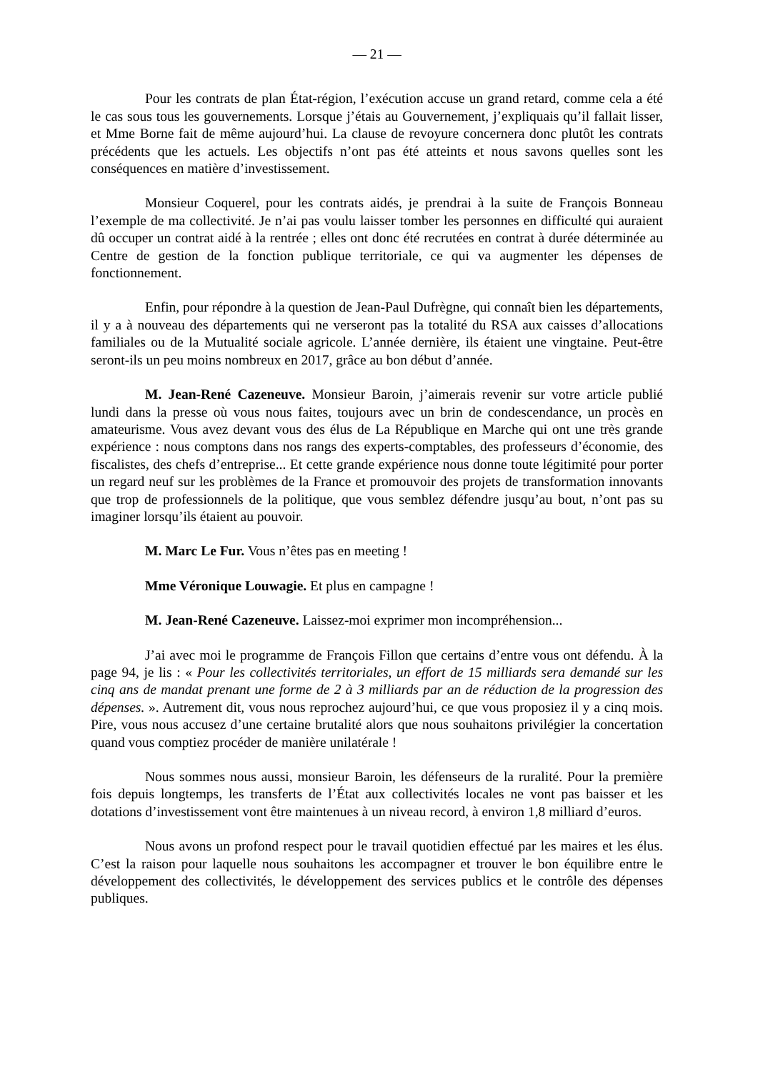— 21 —
Pour les contrats de plan État-région, l’exécution accuse un grand retard, comme cela a été le cas sous tous les gouvernements. Lorsque j’étais au Gouvernement, j’expliquais qu’il fallait lisser, et Mme Borne fait de même aujourd’hui. La clause de revoyure concernera donc plutôt les contrats précédents que les actuels. Les objectifs n’ont pas été atteints et nous savons quelles sont les conséquences en matière d’investissement.
Monsieur Coquerel, pour les contrats aidés, je prendrai à la suite de François Bonneau l’exemple de ma collectivité. Je n’ai pas voulu laisser tomber les personnes en difficulté qui auraient dû occuper un contrat aidé à la rentrée ; elles ont donc été recrutées en contrat à durée déterminée au Centre de gestion de la fonction publique territoriale, ce qui va augmenter les dépenses de fonctionnement.
Enfin, pour répondre à la question de Jean-Paul Dufrègne, qui connaît bien les départements, il y a à nouveau des départements qui ne verseront pas la totalité du RSA aux caisses d’allocations familiales ou de la Mutualité sociale agricole. L’année dernière, ils étaient une vingtaine. Peut-être seront-ils un peu moins nombreux en 2017, grâce au bon début d’année.
M. Jean-René Cazeneuve. Monsieur Baroin, j’aimerais revenir sur votre article publié lundi dans la presse où vous nous faites, toujours avec un brin de condescendance, un procès en amateurisme. Vous avez devant vous des élus de La République en Marche qui ont une très grande expérience : nous comptons dans nos rangs des experts-comptables, des professeurs d’économie, des fiscalistes, des chefs d’entreprise... Et cette grande expérience nous donne toute légitimité pour porter un regard neuf sur les problèmes de la France et promouvoir des projets de transformation innovants que trop de professionnels de la politique, que vous semblez défendre jusqu’au bout, n’ont pas su imaginer lorsqu’ils étaient au pouvoir.
M. Marc Le Fur. Vous n’êtes pas en meeting !
Mme Véronique Louwagie. Et plus en campagne !
M. Jean-René Cazeneuve. Laissez-moi exprimer mon incompréhension...
J’ai avec moi le programme de François Fillon que certains d’entre vous ont défendu. À la page 94, je lis : « Pour les collectivités territoriales, un effort de 15 milliards sera demandé sur les cinq ans de mandat prenant une forme de 2 à 3 milliards par an de réduction de la progression des dépenses. ». Autrement dit, vous nous reprochez aujourd’hui, ce que vous proposiez il y a cinq mois. Pire, vous nous accusez d’une certaine brutalité alors que nous souhaitons privilégier la concertation quand vous comptiez procéder de manière unilatérale !
Nous sommes nous aussi, monsieur Baroin, les défenseurs de la ruralité. Pour la première fois depuis longtemps, les transferts de l’État aux collectivités locales ne vont pas baisser et les dotations d’investissement vont être maintenues à un niveau record, à environ 1,8 milliard d’euros.
Nous avons un profond respect pour le travail quotidien effectué par les maires et les élus. C’est la raison pour laquelle nous souhaitons les accompagner et trouver le bon équilibre entre le développement des collectivités, le développement des services publics et le contrôle des dépenses publiques.